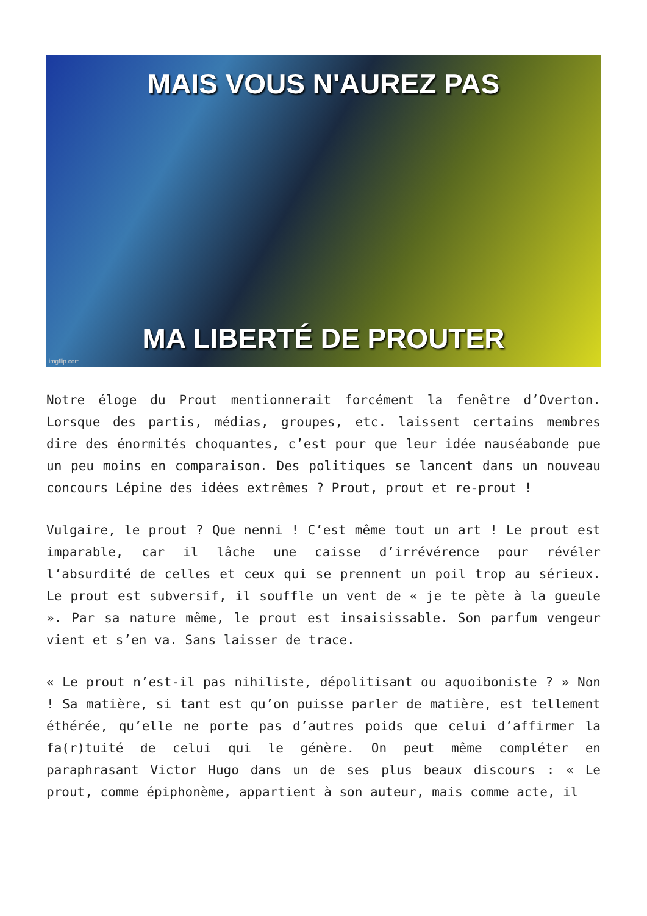MAIS VOUS N'AUREZ PAS
MA LIBERTÉ DE PROUTER
imgflip.com
Notre éloge du Prout mentionnerait forcément la fenêtre d’Overton. Lorsque des partis, médias, groupes, etc. laissent certains membres dire des énormités choquantes, c’est pour que leur idée nauséabonde pue un peu moins en comparaison. Des politiques se lancent dans un nouveau concours Lépine des idées extrêmes ? Prout, prout et re-prout !
Vulgaire, le prout ? Que nenni ! C’est même tout un art ! Le prout est imparable, car il lâche une caisse d’irrévérence pour révéler l’absurdité de celles et ceux qui se prennent un poil trop au sérieux. Le prout est subversif, il souffle un vent de « je te pète à la gueule ». Par sa nature même, le prout est insaisissable. Son parfum vengeur vient et s’en va. Sans laisser de trace.
« Le prout n’est-il pas nihiliste, dépolitisant ou aquoiboniste ? » Non ! Sa matière, si tant est qu’on puisse parler de matière, est tellement éthérée, qu’elle ne porte pas d’autres poids que celui d’affirmer la fa(r)tuité de celui qui le génère. On peut même compléter en paraphrasant Victor Hugo dans un de ses plus beaux discours : « Le prout, comme épiphonème, appartient à son auteur, mais comme acte, il